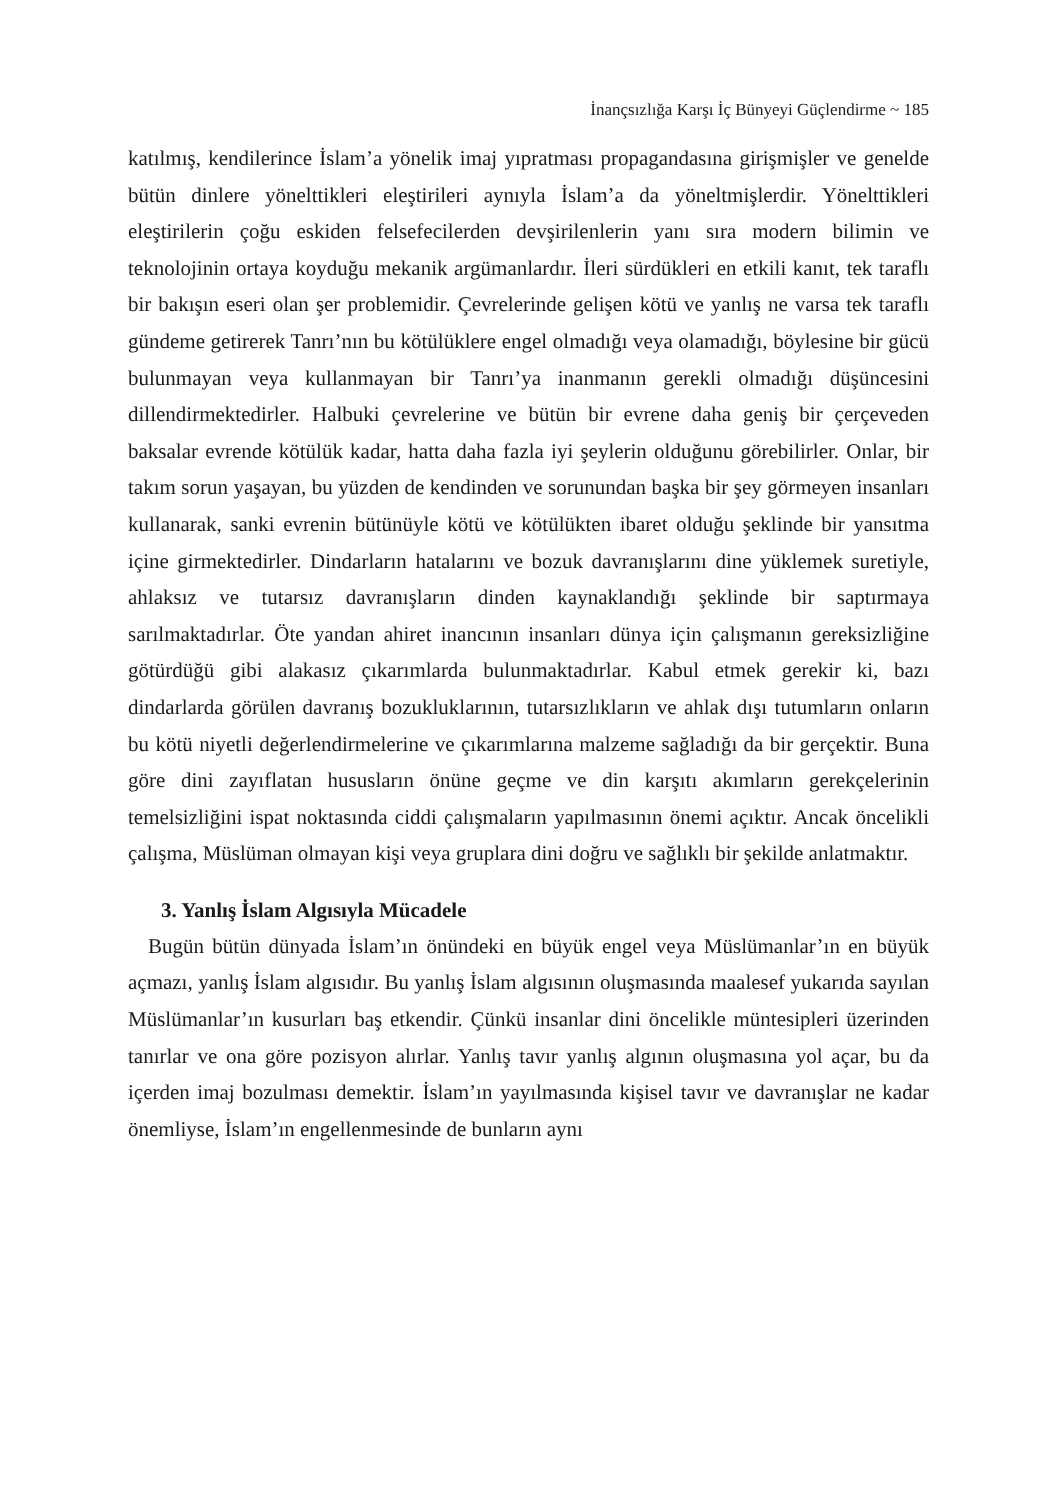İnançsızlığa Karşı İç Bünyeyi Güçlendirme ~ 185
katılmış, kendilerince İslam’a yönelik imaj yıpratması propagandasına girişmişler ve genelde bütün dinlere yönelttikleri eleştirileri aynıyla İslam’a da yöneltmişlerdir. Yönelttikleri eleştirilerin çoğu eskiden felsefecilerden devşirilenlerin yanı sıra modern bilimin ve teknolojinin ortaya koyduğu mekanik argümanlardır. İleri sürdükleri en etkili kanıt, tek taraflı bir bakışın eseri olan şer problemidir. Çevrelerinde gelişen kötü ve yanlış ne varsa tek taraflı gündeme getirerek Tanrı’nın bu kötülüklere engel olmadığı veya olamadığı, böylesine bir gücü bulunmayan veya kullanmayan bir Tanrı’ya inanmanın gerekli olmadığı düşüncesini dillendirmektedirler. Halbuki çevrelerine ve bütün bir evrene daha geniş bir çerçeveden baksalar evrende kötülük kadar, hatta daha fazla iyi şeylerin olduğunu görebilirler. Onlar, bir takım sorun yaşayan, bu yüzden de kendinden ve sorunundan başka bir şey görmeyen insanları kullanarak, sanki evrenin bütünüyle kötü ve kötülükten ibaret olduğu şeklinde bir yansıtma içine girmektedirler. Dindarların hatalarını ve bozuk davranışlarını dine yüklemek suretiyle, ahlaksız ve tutarsız davranışların dinden kaynaklandığı şeklinde bir saptırmaya sarılmaktadırlar. Öte yandan ahiret inancının insanları dünya için çalışmanın gereksizliğine götürdüğü gibi alakasız çıkarımlarda bulunmaktadırlar. Kabul etmek gerekir ki, bazı dindarlarda görülen davranış bozukluklarının, tutarsızlıkların ve ahlak dışı tutumların onların bu kötü niyetli değerlendirmelerine ve çıkarımlarına malzeme sağladığı da bir gerçektir. Buna göre dini zayıflatan hususların önüne geçme ve din karşıtı akımların gerekçelerinin temelsizliğini ispat noktasında ciddi çalışmaların yapılmasının önemi açıktır. Ancak öncelikli çalışma, Müslüman olmayan kişi veya gruplara dini doğru ve sağlıklı bir şekilde anlatmaktır.
3. Yanlış İslam Algısıyla Mücadele
Bugün bütün dünyada İslam’ın önündeki en büyük engel veya Müslümanlar’ın en büyük açmazı, yanlış İslam algısıdır. Bu yanlış İslam algısının oluşmasında maalesef yukarıda sayılan Müslümanlar’ın kusurları baş etkendir. Çünkü insanlar dini öncelikle müntesipleri üzerinden tanırlar ve ona göre pozisyon alırlar. Yanlış tavır yanlış algının oluşmasına yol açar, bu da içerden imaj bozulması demektir. İslam’ın yayılmasında kişisel tavır ve davranışlar ne kadar önemliyse, İslam’ın engellenmesinde de bunların aynı